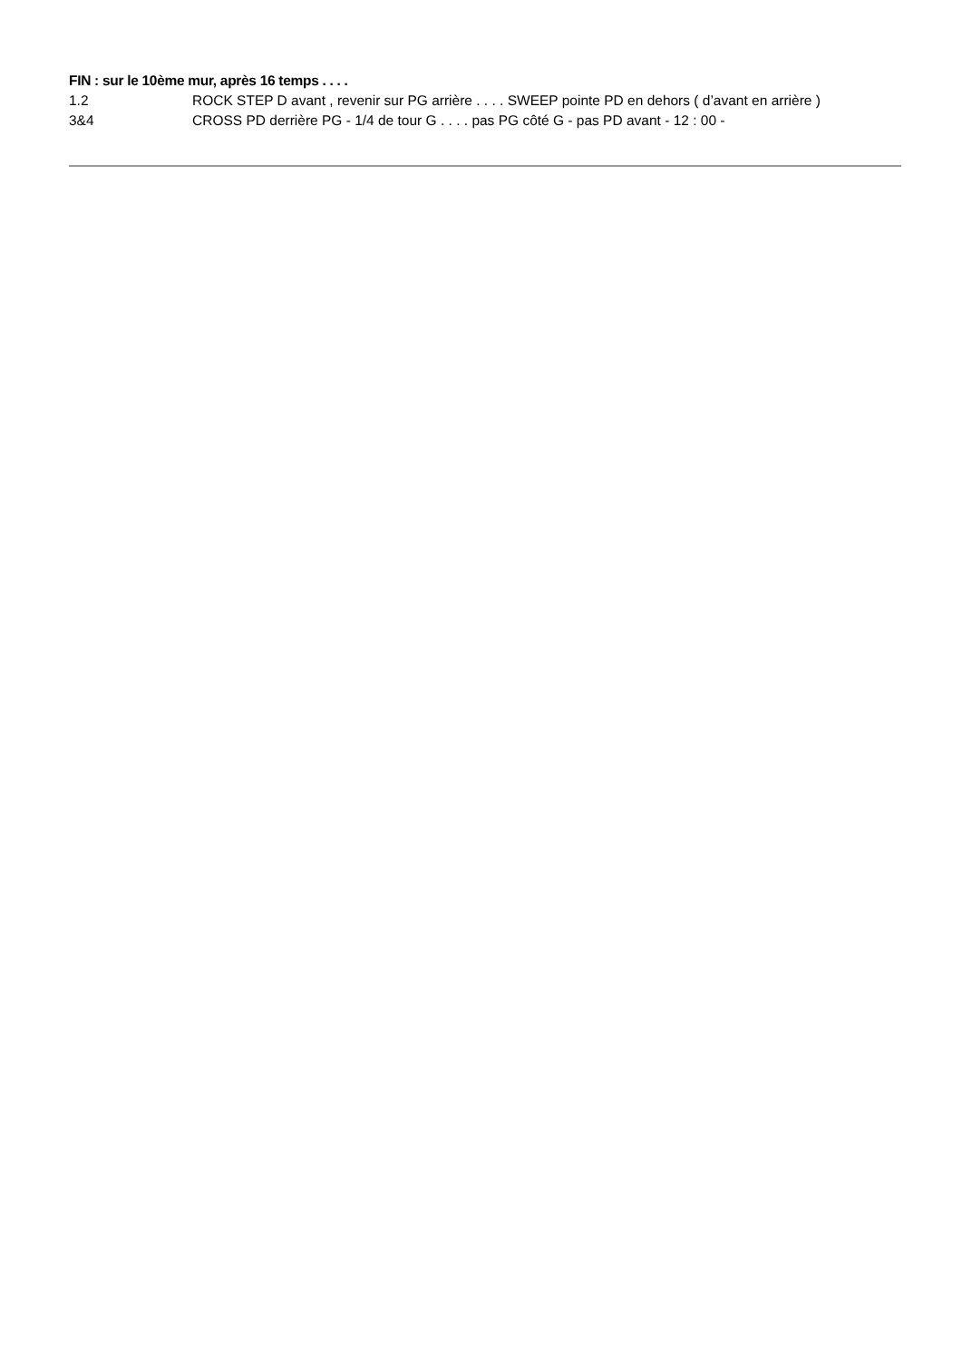FIN : sur le 10ème mur, après 16 temps . . . .
1.2 ROCK STEP D avant , revenir sur PG arrière . . . . SWEEP pointe PD en dehors ( d’avant en arrière )
3&4 CROSS PD derrière PG - 1/4 de tour G . . . . pas PG côté G - pas PD avant - 12 : 00 -